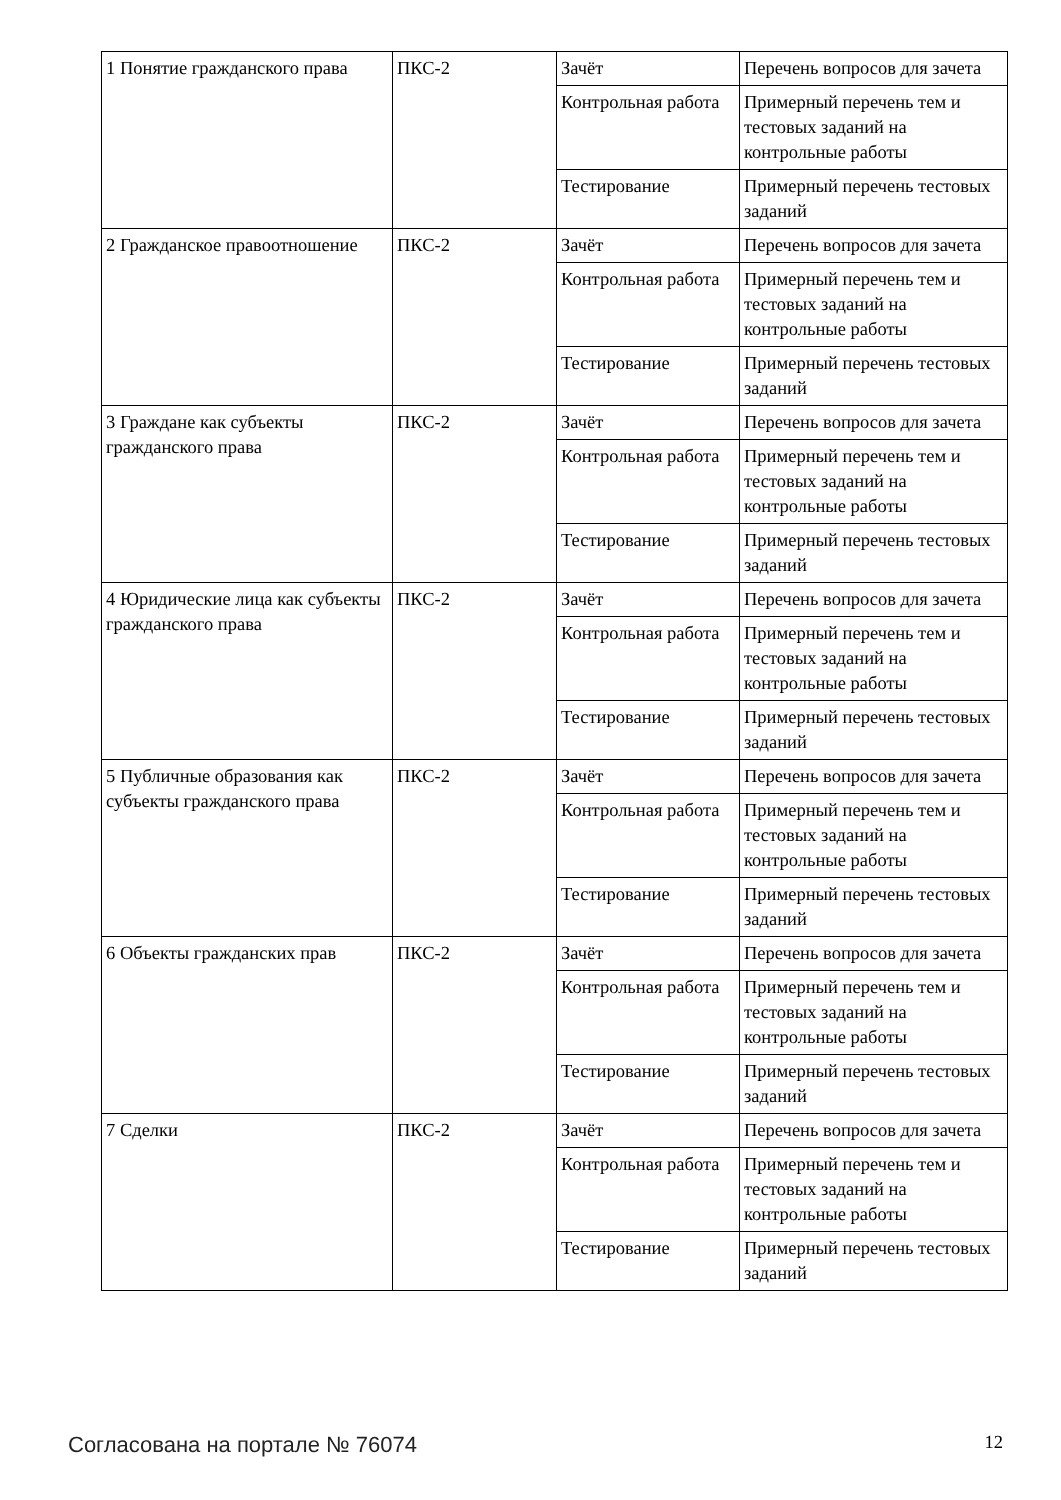| 1 Понятие гражданского права | ПКС-2 | Зачёт | Перечень вопросов для зачета |
| | | Контрольная работа | Примерный перечень тем и тестовых заданий на контрольные работы |
| | | Тестирование | Примерный перечень тестовых заданий |
| 2 Гражданское правоотношение | ПКС-2 | Зачёт | Перечень вопросов для зачета |
| | | Контрольная работа | Примерный перечень тем и тестовых заданий на контрольные работы |
| | | Тестирование | Примерный перечень тестовых заданий |
| 3 Граждане как субъекты гражданского права | ПКС-2 | Зачёт | Перечень вопросов для зачета |
| | | Контрольная работа | Примерный перечень тем и тестовых заданий на контрольные работы |
| | | Тестирование | Примерный перечень тестовых заданий |
| 4 Юридические лица как субъекты гражданского права | ПКС-2 | Зачёт | Перечень вопросов для зачета |
| | | Контрольная работа | Примерный перечень тем и тестовых заданий на контрольные работы |
| | | Тестирование | Примерный перечень тестовых заданий |
| 5 Публичные образования как субъекты гражданского права | ПКС-2 | Зачёт | Перечень вопросов для зачета |
| | | Контрольная работа | Примерный перечень тем и тестовых заданий на контрольные работы |
| | | Тестирование | Примерный перечень тестовых заданий |
| 6 Объекты гражданских прав | ПКС-2 | Зачёт | Перечень вопросов для зачета |
| | | Контрольная работа | Примерный перечень тем и тестовых заданий на контрольные работы |
| | | Тестирование | Примерный перечень тестовых заданий |
| 7 Сделки | ПКС-2 | Зачёт | Перечень вопросов для зачета |
| | | Контрольная работа | Примерный перечень тем и тестовых заданий на контрольные работы |
| | | Тестирование | Примерный перечень тестовых заданий |
Согласована на портале № 76074 12